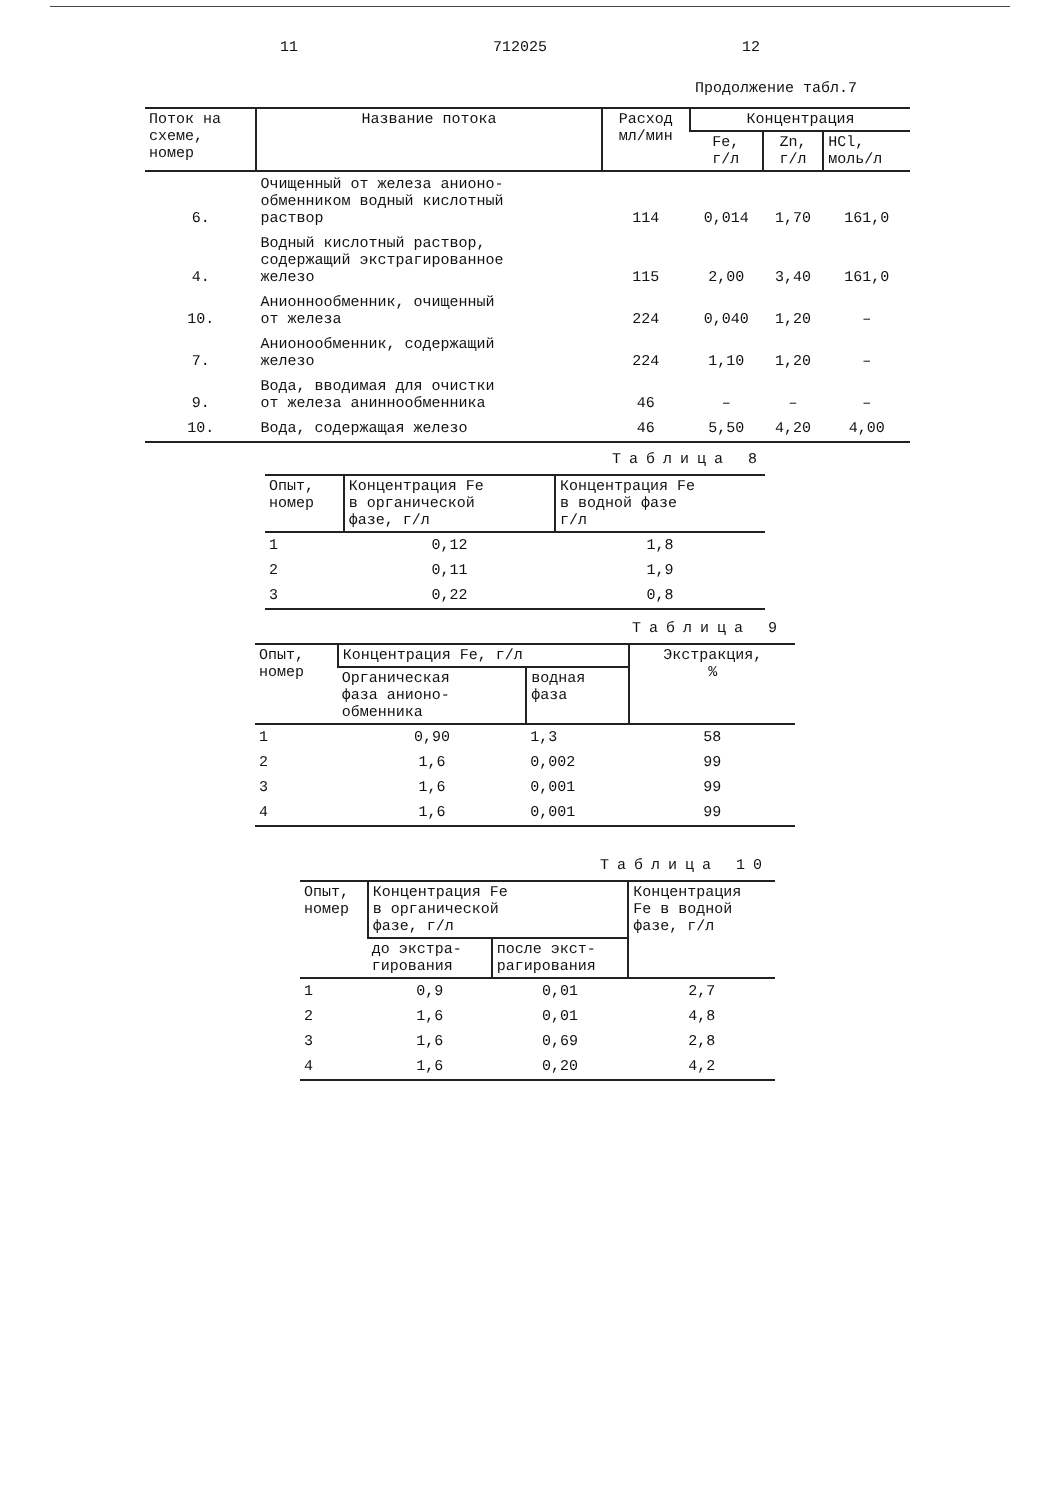11 712025 12
Продолжение табл.7
| Поток на схеме, номер | Название потока | Расход мл/мин | Концентрация | | |
| --- | --- | --- | --- | --- | --- |
| | | | Fe, г/л | Zn, г/л | HCl, моль/л |
| 6. | Очищенный от железа анионо- обменником водный кислотный раствор | 114 | 0,014 | 1,70 | 161,0 |
| 4. | Водный кислотный раствор, содержащий экстрагированное железо | 115 | 2,00 | 3,40 | 161,0 |
| 10. | Анионнообменник, очищенный от железа | 224 | 0,040 | 1,20 | – |
| 7. | Анионообменник, содержащий железо | 224 | 1,10 | 1,20 | – |
| 9. | Вода, вводимая для очистки от железа аниннообменника | 46 | – | – | – |
| 10. | Вода, содержащая железо | 46 | 5,50 | 4,20 | 4,00 |
Таблица 8
| Опыт, номер | Концентрация Fe в органической фазе, г/л | Концентрация Fe в водной фазе г/л |
| --- | --- | --- |
| 1 | 0,12 | 1,8 |
| 2 | 0,11 | 1,9 |
| 3 | 0,22 | 0,8 |
Таблица 9
| Опыт, номер | Концентрация Fe, г/л | | Экстракция, % |
| --- | --- | --- | --- |
| | Органическая фаза анионо- обменника | водная фаза | |
| 1 | 0,90 | 1,3 | 58 |
| 2 | 1,6 | 0,002 | 99 |
| 3 | 1,6 | 0,001 | 99 |
| 4 | 1,6 | 0,001 | 99 |
Таблица 10
| Опыт, номер | Концентрация Fe в органической фазе, г/л | | Концентрация Fe в водной фазе, г/л |
| --- | --- | --- | --- |
| | до экстра- гирования | после экст- рагирования | |
| 1 | 0,9 | 0,01 | 2,7 |
| 2 | 1,6 | 0,01 | 4,8 |
| 3 | 1,6 | 0,69 | 2,8 |
| 4 | 1,6 | 0,20 | 4,2 |